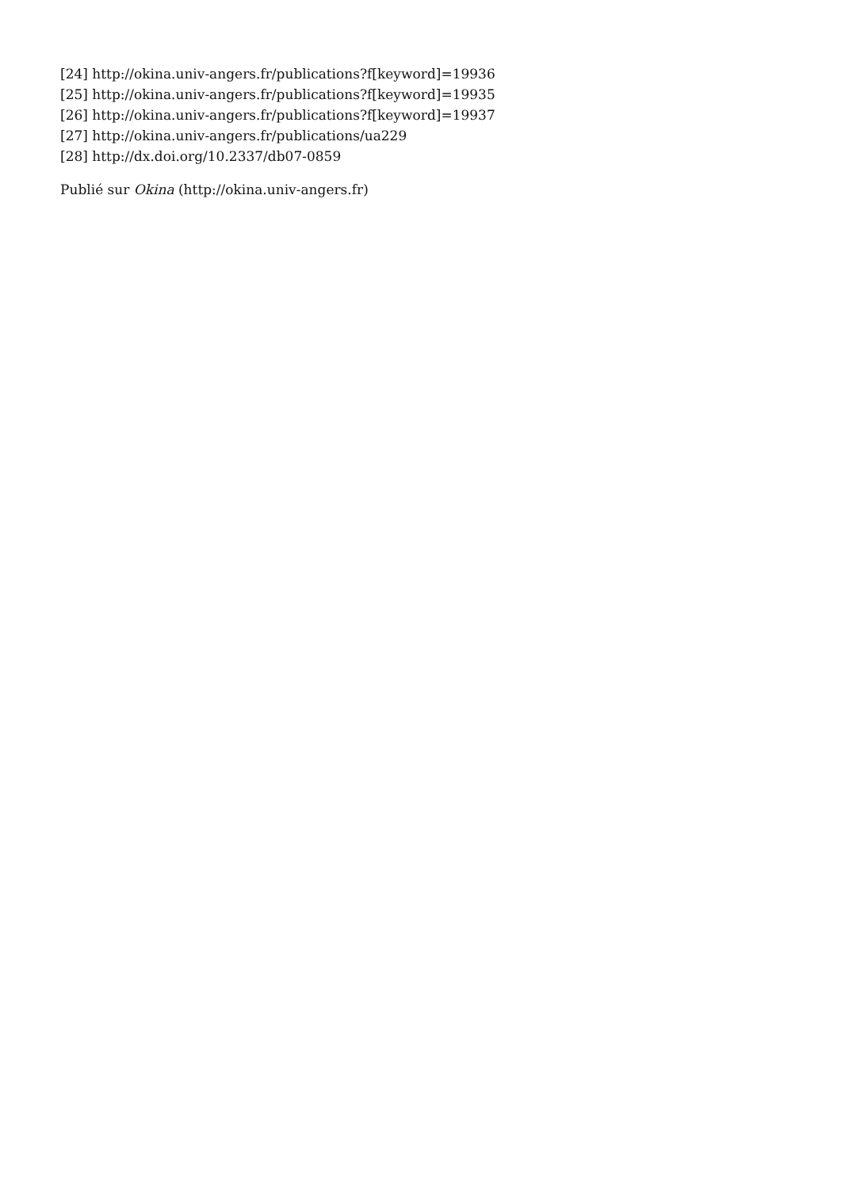[24] http://okina.univ-angers.fr/publications?f[keyword]=19936
[25] http://okina.univ-angers.fr/publications?f[keyword]=19935
[26] http://okina.univ-angers.fr/publications?f[keyword]=19937
[27] http://okina.univ-angers.fr/publications/ua229
[28] http://dx.doi.org/10.2337/db07-0859
Publié sur Okina (http://okina.univ-angers.fr)